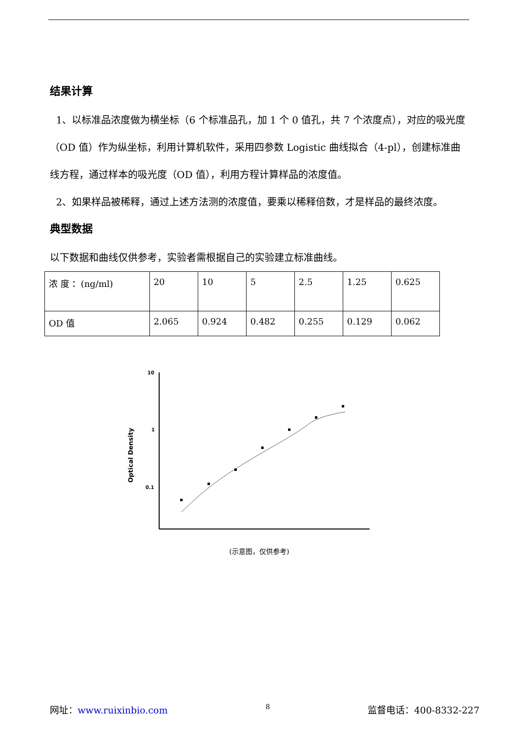结果计算
1、以标准品浓度做为横坐标（6 个标准品孔，加 1 个 0 值孔，共 7 个浓度点），对应的吸光度（OD 值）作为纵坐标，利用计算机软件，采用四参数 Logistic 曲线拟合（4-pl），创建标准曲线方程，通过样本的吸光度（OD 值），利用方程计算样品的浓度值。
2、如果样品被稀释，通过上述方法测的浓度值，要乘以稀释倍数，才是样品的最终浓度。
典型数据
以下数据和曲线仅供参考，实验者需根据自己的实验建立标准曲线。
| 浓 度 ：(ng/ml) | 20 | 10 | 5 | 2.5 | 1.25 | 0.625 |
| OD 值 | 2.065 | 0.924 | 0.482 | 0.255 | 0.129 | 0.062 |
Optical Density
10
1
0.1
(示意图，仅供参考)
网址：www.ruixinbio.com 8 监督电话：400-8332-227